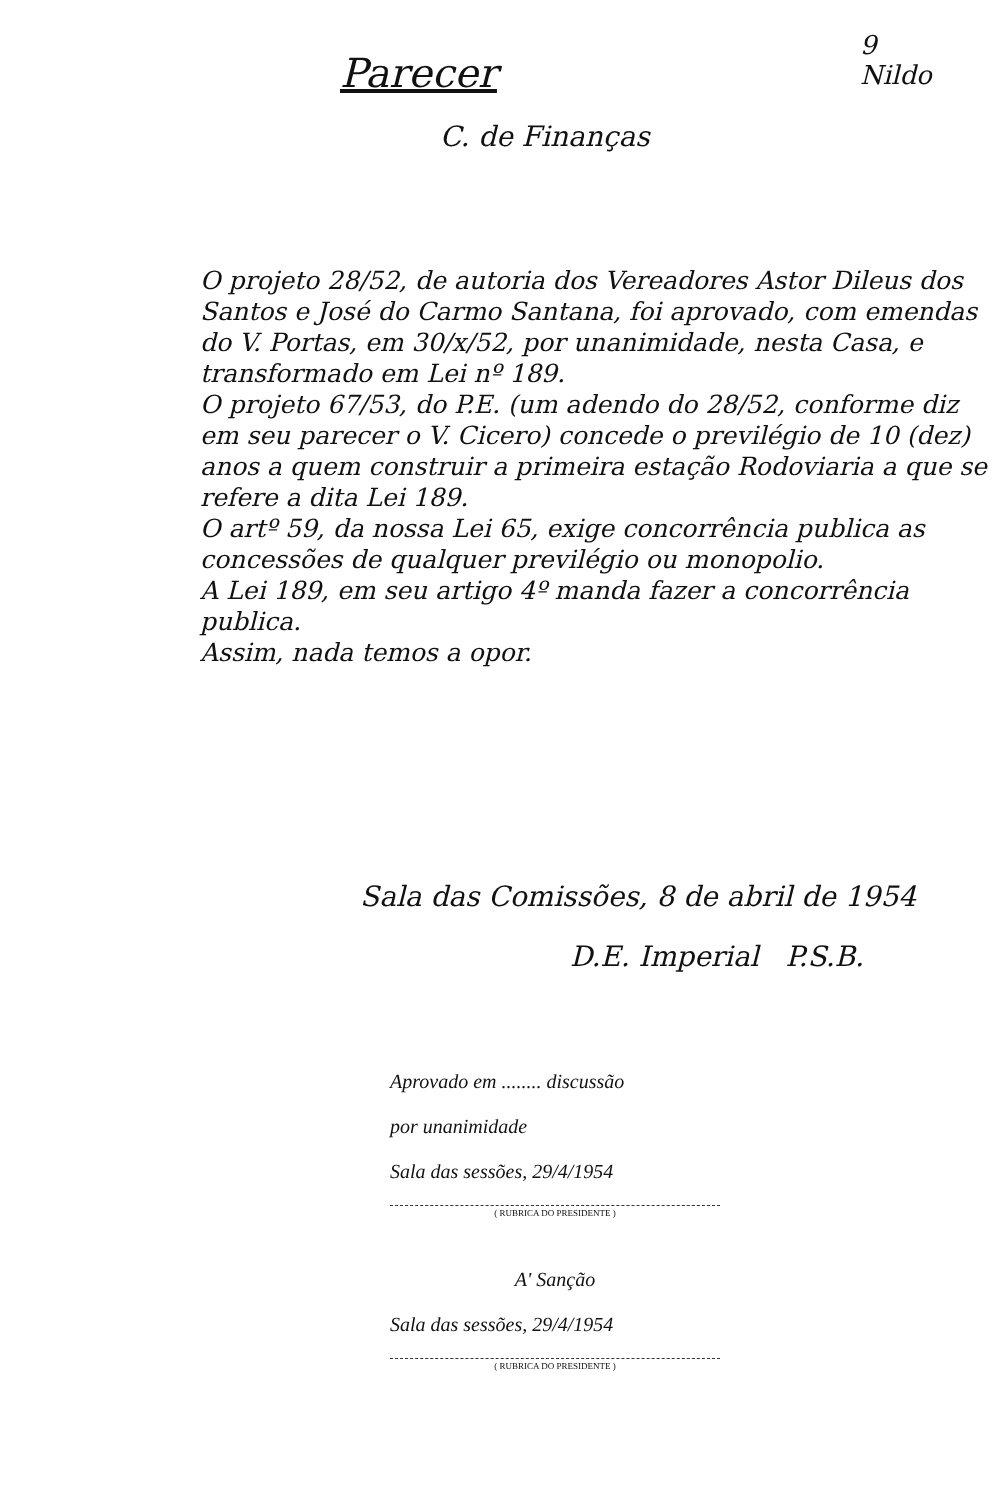Parecer
9
Nildo
C. de Finanças
O projeto 28/52, de autoria dos Vereadores Astor Dileus dos Santos e José do Carmo Santana, foi aprovado, com emendas do V. Portas, em 30/x/52, por unanimidade, nesta Casa, e transformado em Lei nº 189.
O projeto 67/53, do P.E. (um adendo do 28/52, conforme diz em seu parecer o V. Cicero) concede o previlégio de 10 (dez) anos a quem construir a primeira estação Rodoviaria a que se refere a dita Lei 189.
O artº 59, da nossa Lei 65, exige concorrência publica as concessões de qualquer previlégio ou monopolio.
A Lei 189, em seu artigo 4º manda fazer a concorrência publica.
Assim, nada temos a opor.
Sala das Comissões, 8 de abril de 1954
D.E. Imperial P.S.B.
Aprovado em ........ discussão
por unanimidade
Sala das sessões, 29/4/1954
( RUBRICA DO PRESIDENTE )
A' Sanção
Sala das sessões, 29/4/1954
( RUBRICA DO PRESIDENTE )